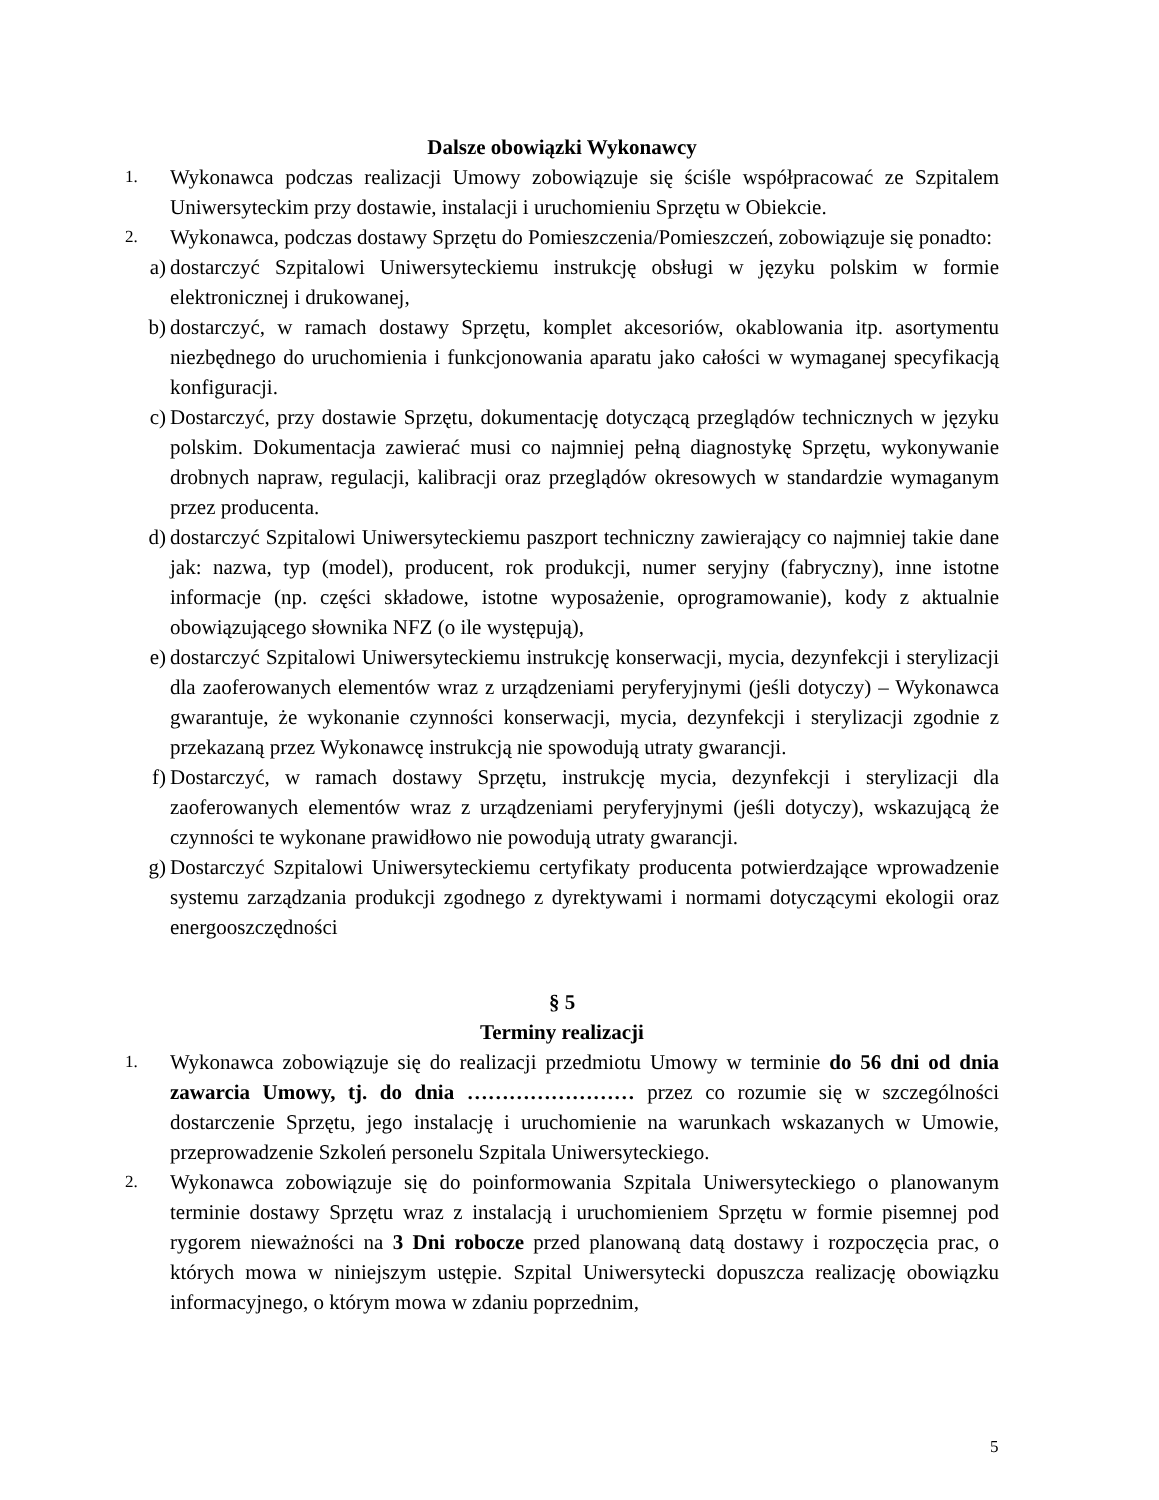Dalsze obowiązki Wykonawcy
1. Wykonawca podczas realizacji Umowy zobowiązuje się ściśle współpracować ze Szpitalem Uniwersyteckim przy dostawie, instalacji i uruchomieniu Sprzętu w Obiekcie.
2. Wykonawca, podczas dostawy Sprzętu do Pomieszczenia/Pomieszczeń, zobowiązuje się ponadto:
a) dostarczyć Szpitalowi Uniwersyteckiemu instrukcję obsługi w języku polskim w formie elektronicznej i drukowanej,
b) dostarczyć, w ramach dostawy Sprzętu, komplet akcesoriów, okablowania itp. asortymentu niezbędnego do uruchomienia i funkcjonowania aparatu jako całości w wymaganej specyfikacją konfiguracji.
c) Dostarczyć, przy dostawie Sprzętu, dokumentację dotyczącą przeglądów technicznych w języku polskim. Dokumentacja zawierać musi co najmniej pełną diagnostykę Sprzętu, wykonywanie drobnych napraw, regulacji, kalibracji oraz przeglądów okresowych w standardzie wymaganym przez producenta.
d) dostarczyć Szpitalowi Uniwersyteckiemu paszport techniczny zawierający co najmniej takie dane jak: nazwa, typ (model), producent, rok produkcji, numer seryjny (fabryczny), inne istotne informacje (np. części składowe, istotne wyposażenie, oprogramowanie), kody z aktualnie obowiązującego słownika NFZ (o ile występują),
e) dostarczyć Szpitalowi Uniwersyteckiemu instrukcję konserwacji, mycia, dezynfekcji i sterylizacji dla zaoferowanych elementów wraz z urządzeniami peryferyjnymi (jeśli dotyczy) – Wykonawca gwarantuje, że wykonanie czynności konserwacji, mycia, dezynfekcji i sterylizacji zgodnie z przekazaną przez Wykonawcę instrukcją nie spowodują utraty gwarancji.
f) Dostarczyć, w ramach dostawy Sprzętu, instrukcję mycia, dezynfekcji i sterylizacji dla zaoferowanych elementów wraz z urządzeniami peryferyjnymi (jeśli dotyczy), wskazującą że czynności te wykonane prawidłowo nie powodują utraty gwarancji.
g) Dostarczyć Szpitalowi Uniwersyteckiemu certyfikaty producenta potwierdzające wprowadzenie systemu zarządzania produkcji zgodnego z dyrektywami i normami dotyczącymi ekologii oraz energooszczędności
§ 5
Terminy realizacji
1. Wykonawca zobowiązuje się do realizacji przedmiotu Umowy w terminie do 56 dni od dnia zawarcia Umowy, tj. do dnia …………………… przez co rozumie się w szczególności dostarczenie Sprzętu, jego instalację i uruchomienie na warunkach wskazanych w Umowie, przeprowadzenie Szkoleń personelu Szpitala Uniwersyteckiego.
2. Wykonawca zobowiązuje się do poinformowania Szpitala Uniwersyteckiego o planowanym terminie dostawy Sprzętu wraz z instalacją i uruchomieniem Sprzętu w formie pisemnej pod rygorem nieważności na 3 Dni robocze przed planowaną datą dostawy i rozpoczęcia prac, o których mowa w niniejszym ustępie. Szpital Uniwersytecki dopuszcza realizację obowiązku informacyjnego, o którym mowa w zdaniu poprzednim,
5